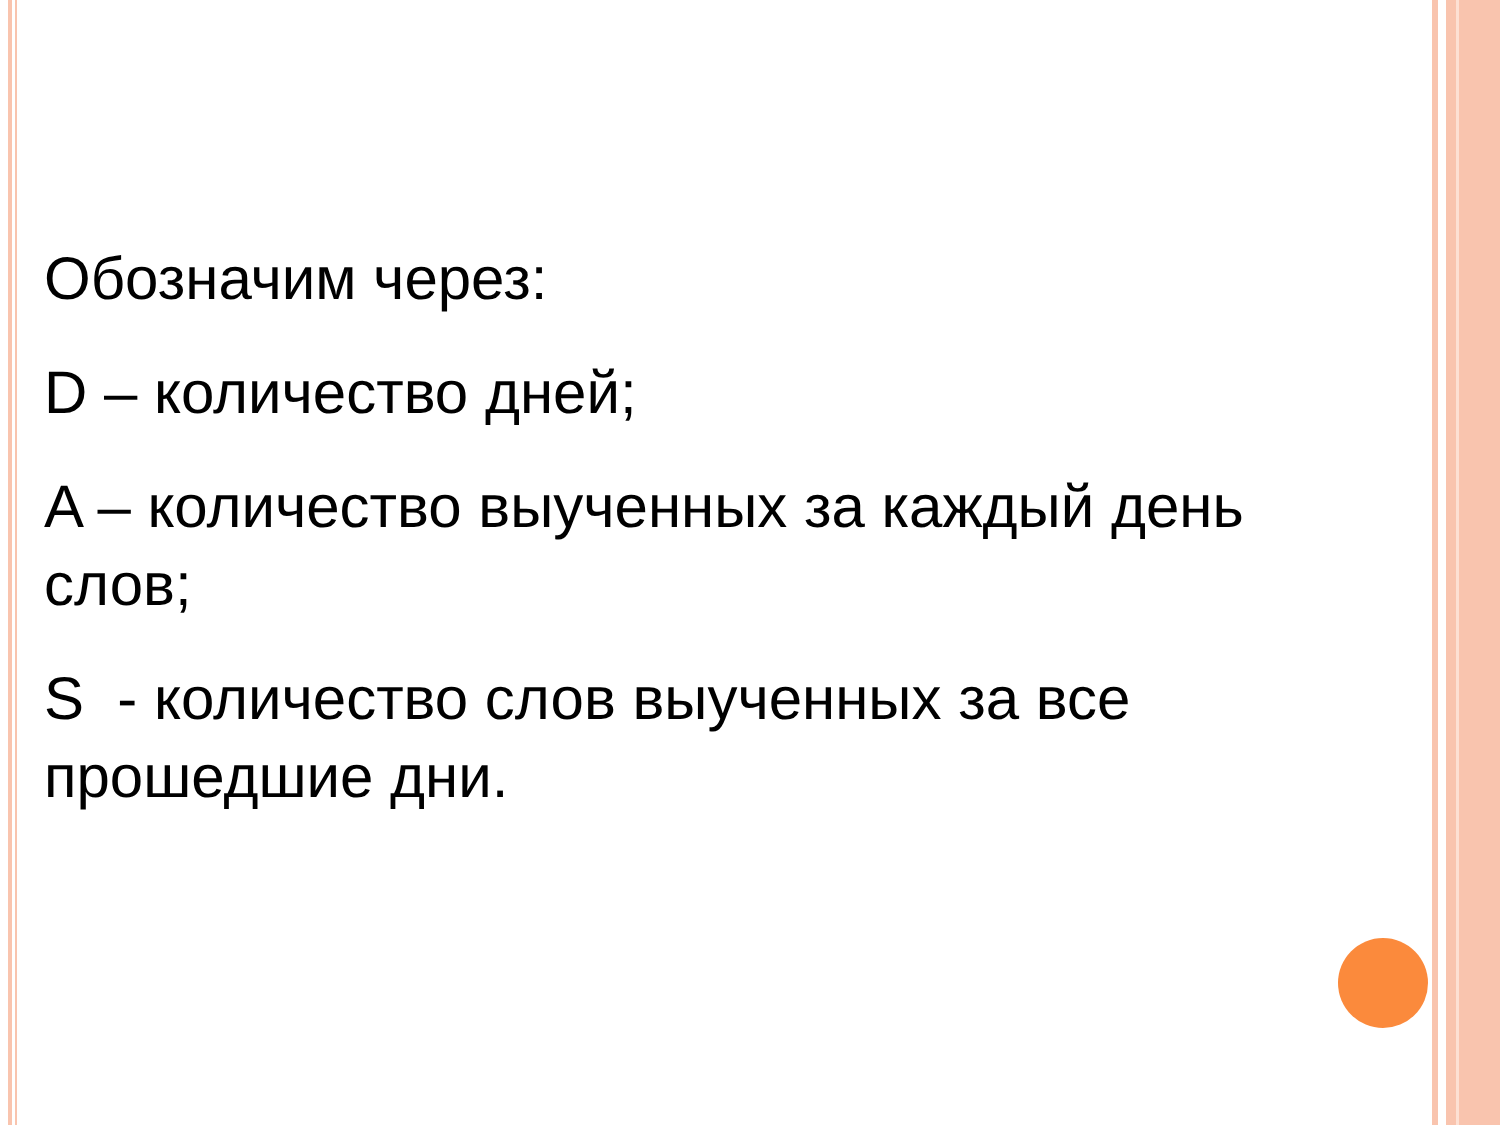Обозначим через:
D – количество дней;
A – количество выученных за каждый день слов;
S - количество слов выученных за все прошедшие дни.